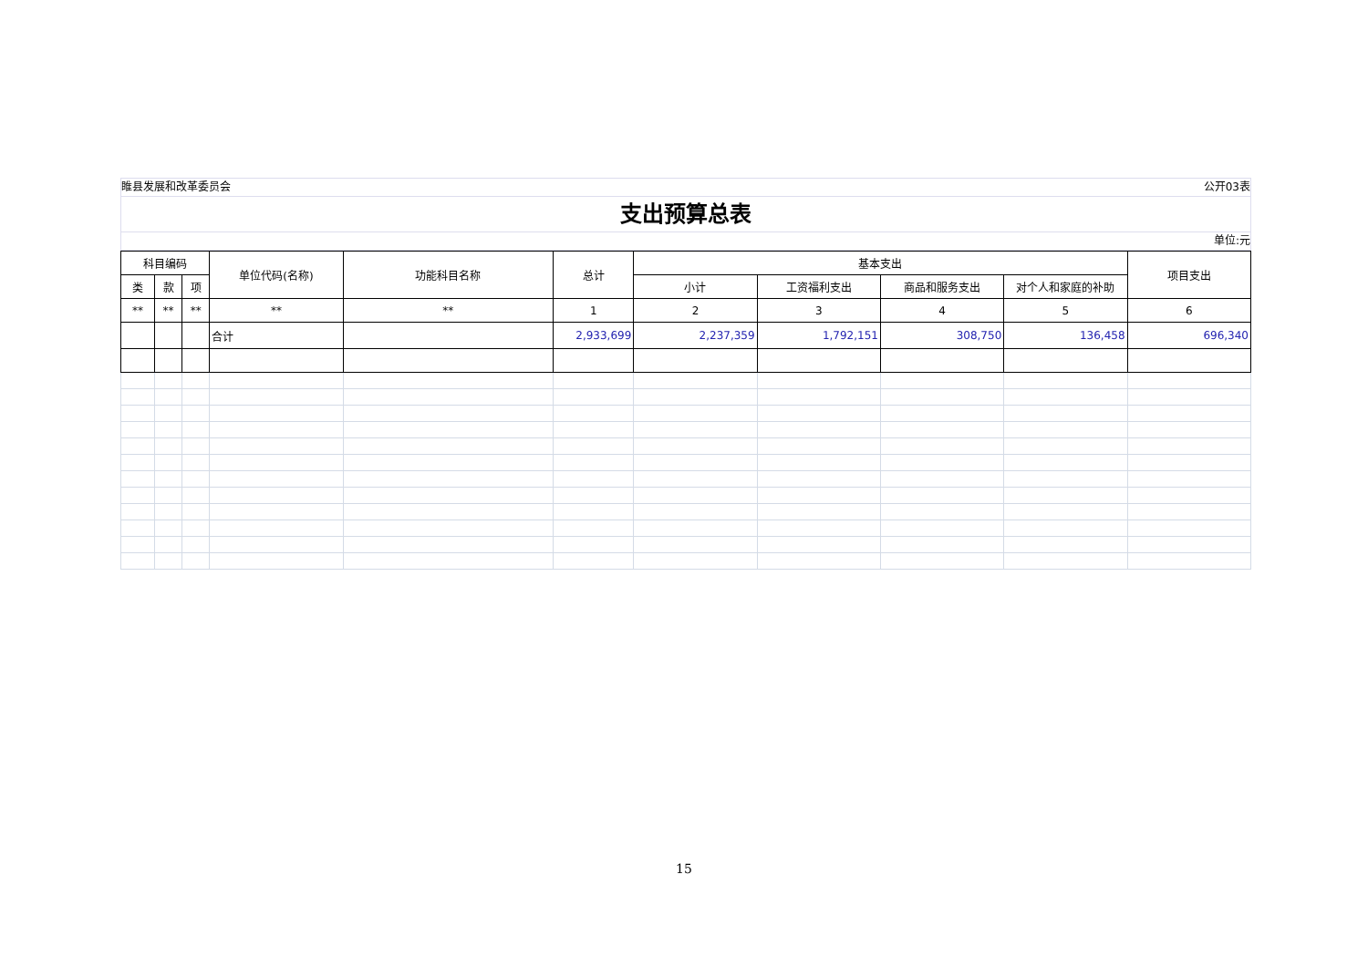睢县发展和改革委员会 公开03表
支出预算总表
单位:元
| 科目编码 | | | 单位代码(名称) | 功能科目名称 | 总计 | 基本支出 | | | | 项目支出 |
| --- | --- | --- | --- | --- | --- | --- | --- | --- | --- | --- |
| 类 | 款 | 项 | | | | 小计 | 工资福利支出 | 商品和服务支出 | 对个人和家庭的补助 | |
| ** | ** | ** | ** | ** | 1 | 2 | 3 | 4 | 5 | 6 |
| | | | 合计 | | 2,933,699 | 2,237,359 | 1,792,151 | 308,750 | 136,458 | 696,340 |
15